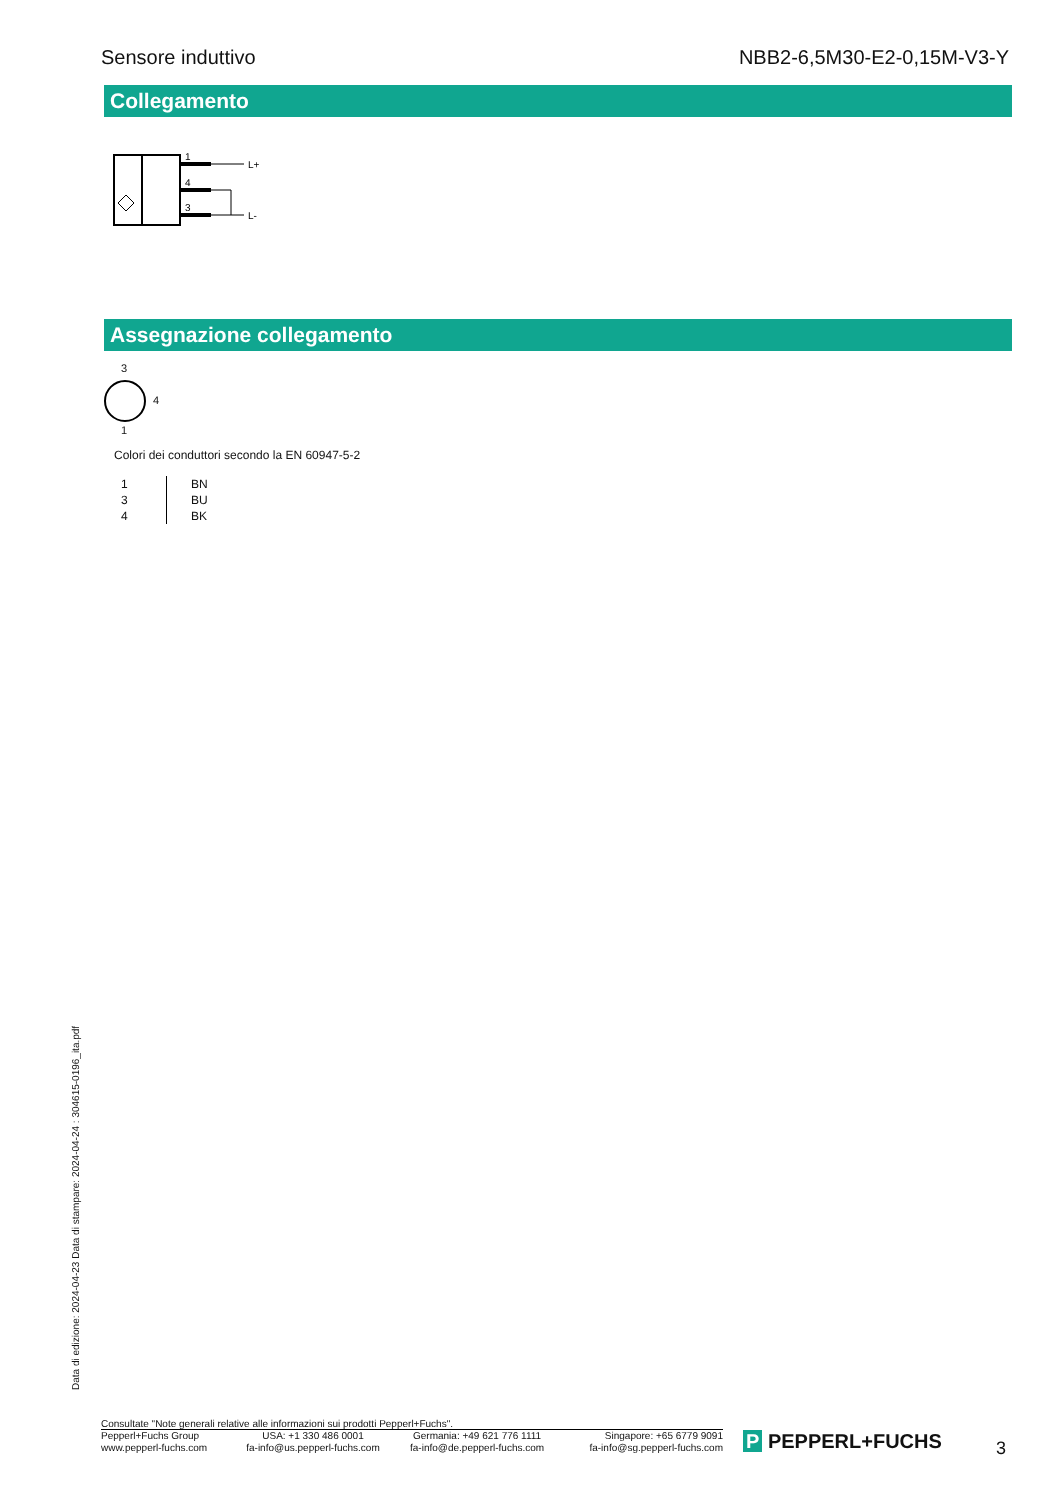Sensore induttivo NBB2-6,5M30-E2-0,15M-V3-Y
Collegamento
1
4
3
L+
L-
Assegnazione collegamento
3
4
1
Colori dei conduttori secondo la EN 60947-5-2
| 1 | BN |
| 3 | BU |
| 4 | BK |
Data di edizione: 2024-04-23 Data di stampare: 2024-04-24 : 304615-0196_ita.pdf
Consultate "Note generali relative alle informazioni sui prodotti Pepperl+Fuchs".
| Pepperl+Fuchs Group www.pepperl-fuchs.com | USA: +1 330 486 0001 fa-info@us.pepperl-fuchs.com | Germania: +49 621 776 1111 fa-info@de.pepperl-fuchs.com | Singapore: +65 6779 9091 fa-info@sg.pepperl-fuchs.com |
P PEPPERL+FUCHS 3